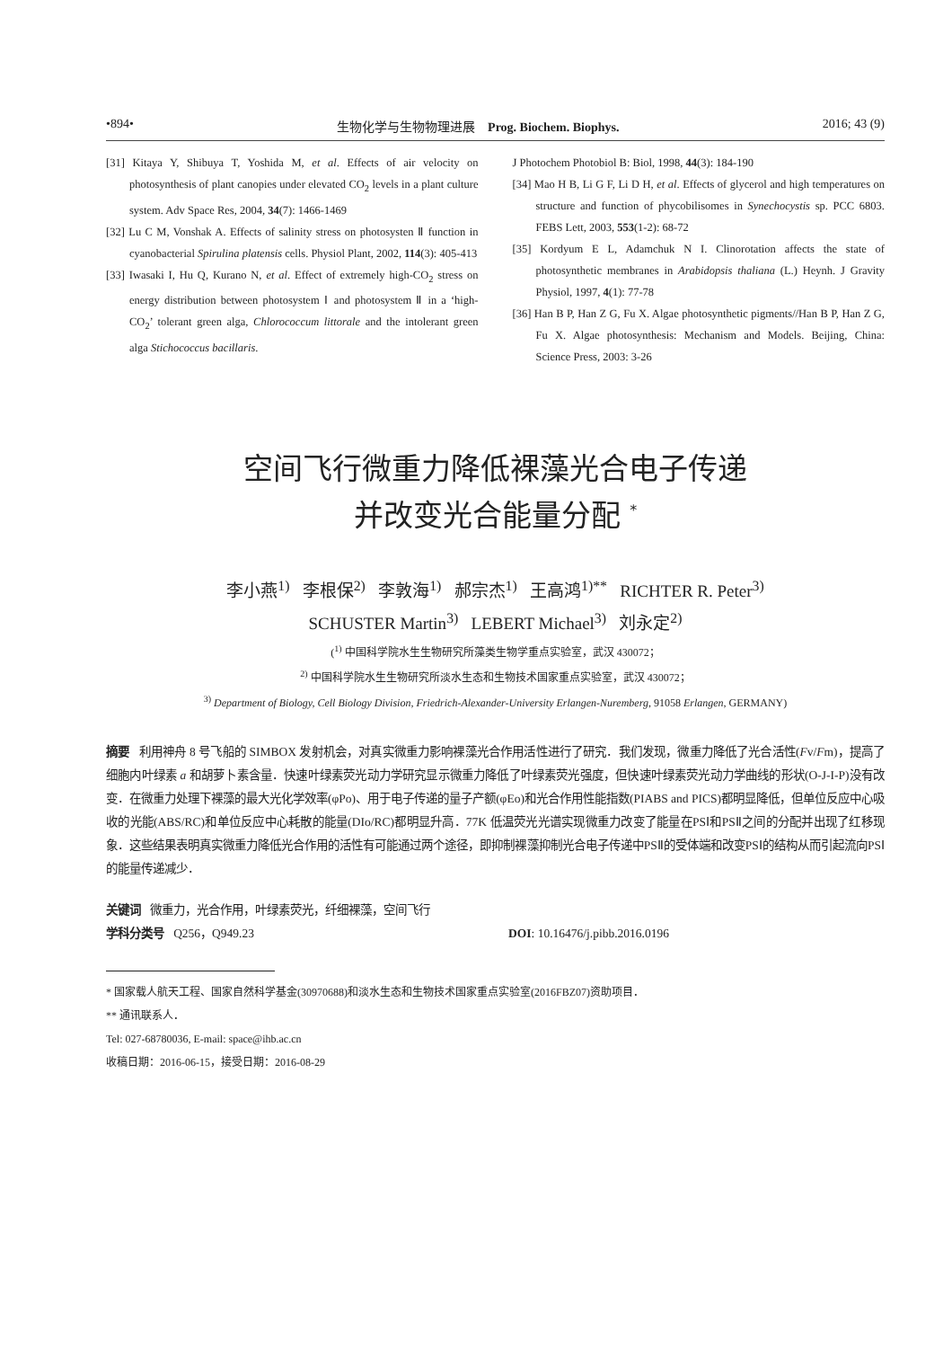•894• 生物化学与生物物理进展 Prog. Biochem. Biophys. 2016; 43 (9)
[31] Kitaya Y, Shibuya T, Yoshida M, et al. Effects of air velocity on photosynthesis of plant canopies under elevated CO<sub>2</sub> levels in a plant culture system. Adv Space Res, 2004, 34(7): 1466-1469
[32] Lu C M, Vonshak A. Effects of salinity stress on photosysten Ⅱ function in cyanobacterial Spirulina platensis cells. Physiol Plant, 2002, 114(3): 405-413
[33] Iwasaki I, Hu Q, Kurano N, et al. Effect of extremely high-CO<sub>2</sub> stress on energy distribution between photosystem Ⅰ and photosystem Ⅱ in a ‘high-CO<sub>2</sub>’ tolerant green alga, Chlorococcum littorale and the intolerant green alga Stichococcus bacillaris.
J Photochem Photobiol B: Biol, 1998, 44(3): 184-190
[34] Mao H B, Li G F, Li D H, et al. Effects of glycerol and high temperatures on structure and function of phycobilisomes in Synechocystis sp. PCC 6803. FEBS Lett, 2003, 553(1-2): 68-72
[35] Kordyum E L, Adamchuk N I. Clinorotation affects the state of photosynthetic membranes in Arabidopsis thaliana (L.) Heynh. J Gravity Physiol, 1997, 4(1): 77-78
[36] Han B P, Han Z G, Fu X. Algae photosynthetic pigments//Han B P, Han Z G, Fu X. Algae photosynthesis: Mechanism and Models. Beijing, China: Science Press, 2003: 3-26
空间飞行微重力降低裸藻光合电子传递
并改变光合能量分配 <sup>*</sup>
李小燕<sup>1)</sup> 李根保<sup>2)</sup> 李敦海<sup>1)</sup> 郝宗杰<sup>1)</sup> 王高鸿<sup>1)**</sup> RICHTER R. Peter<sup>3)</sup>
SCHUSTER Martin<sup>3)</sup> LEBERT Michael<sup>3)</sup> 刘永定<sup>2)</sup>
(<sup>1)</sup> 中国科学院水生生物研究所藻类生物学重点实验室，武汉 430072；
<sup>2)</sup> 中国科学院水生生物研究所淡水生态和生物技术国家重点实验室，武汉 430072；
<sup>3)</sup> Department of Biology, Cell Biology Division, Friedrich-Alexander-University Erlangen-Nuremberg, 91058 Erlangen, GERMANY)
摘要 利用神舟 8 号飞船的 SIMBOX 发射机会，对真实微重力影响裸藻光合作用活性进行了研究．我们发现，微重力降低了光合活性(Fv/Fm)，提高了细胞内叶绿素 a 和胡萝卜素含量．快速叶绿素荧光动力学研究显示微重力降低了叶绿素荧光强度，但快速叶绿素荧光动力学曲线的形状(O-J-I-P)没有改变．在微重力处理下裸藻的最大光化学效率(φPo)、用于电子传递的量子产额(φEo)和光合作用性能指数(PIABS and PICS)都明显降低，但单位反应中心吸收的光能(ABS/RC)和单位反应中心耗散的能量(DIo/RC)都明显升高．77K 低温荧光光谱实现微重力改变了能量在PSⅠ和PSⅡ之间的分配并出现了红移现象．这些结果表明真实微重力降低光合作用的活性有可能通过两个途径，即抑制裸藻抑制光合电子传递中PSⅡ的受体端和改变PSⅠ的结构从而引起流向PSⅠ的能量传递减少．
关键词 微重力，光合作用，叶绿素荧光，纤细裸藻，空间飞行
学科分类号 Q256，Q949.23 DOI: 10.16476/j.pibb.2016.0196
* 国家载人航天工程、国家自然科学基金(30970688)和淡水生态和生物技术国家重点实验室(2016FBZ07)资助项目．
** 通讯联系人．
Tel: 027-68780036, E-mail: space@ihb.ac.cn
收稿日期：2016-06-15，接受日期：2016-08-29